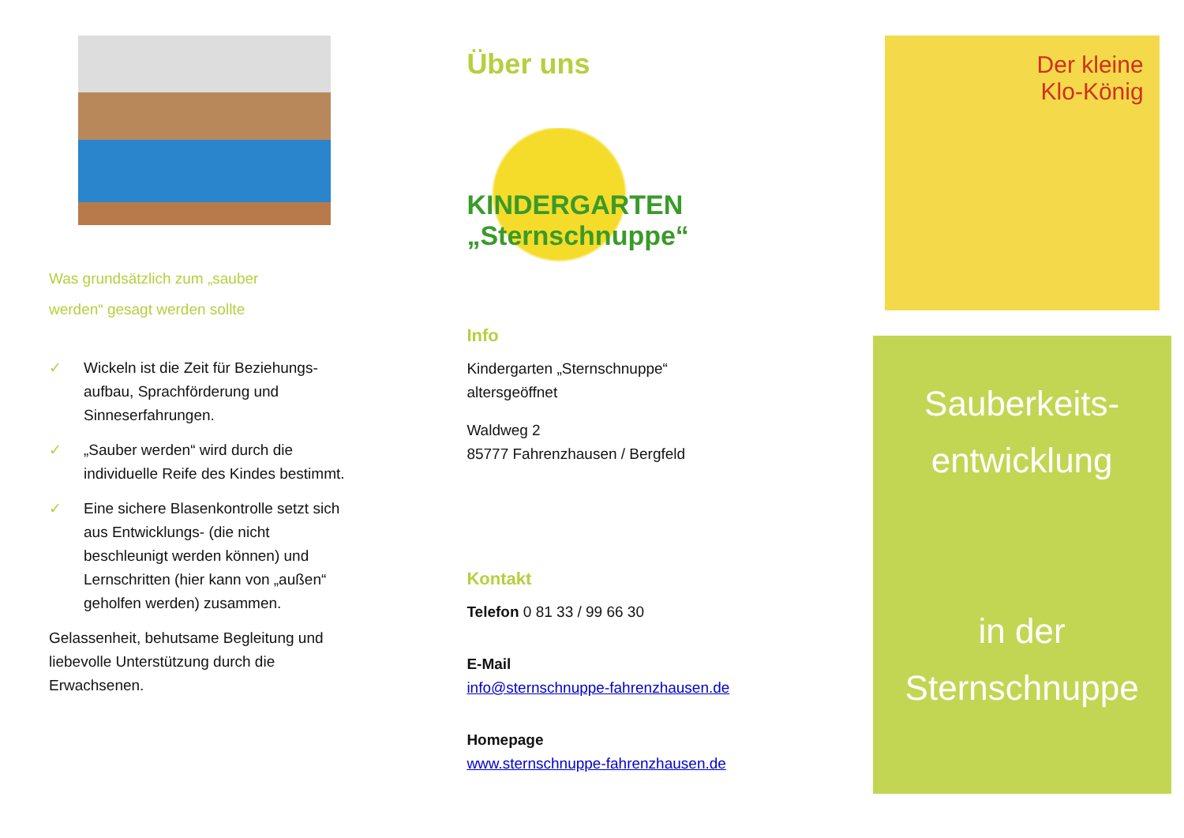Was grundsätzlich zum „sauber
werden“ gesagt werden sollte
✓ Wickeln ist die Zeit für Beziehungs-aufbau, Sprachförderung und Sinneserfahrungen.
✓ „Sauber werden“ wird durch die individuelle Reife des Kindes bestimmt.
✓ Eine sichere Blasenkontrolle setzt sich aus Entwicklungs- (die nicht beschleunigt werden können) und Lernschritten (hier kann von „außen“ geholfen werden) zusammen.
Gelassenheit, behutsame Begleitung und liebevolle Unterstützung durch die Erwachsenen.
Über uns
KINDERGARTEN
„Sternschnuppe“
Info
Kindergarten „Sternschnuppe“
altersgeöffnet
Waldweg 2
85777 Fahrenzhausen / Bergfeld
Kontakt
Telefon 0 81 33 / 99 66 30
E-Mail
info@sternschnuppe-fahrenzhausen.de
Homepage
www.sternschnuppe-fahrenzhausen.de
Der kleine
Klo-König
Sauberkeits-
entwicklung
in der
Sternschnuppe